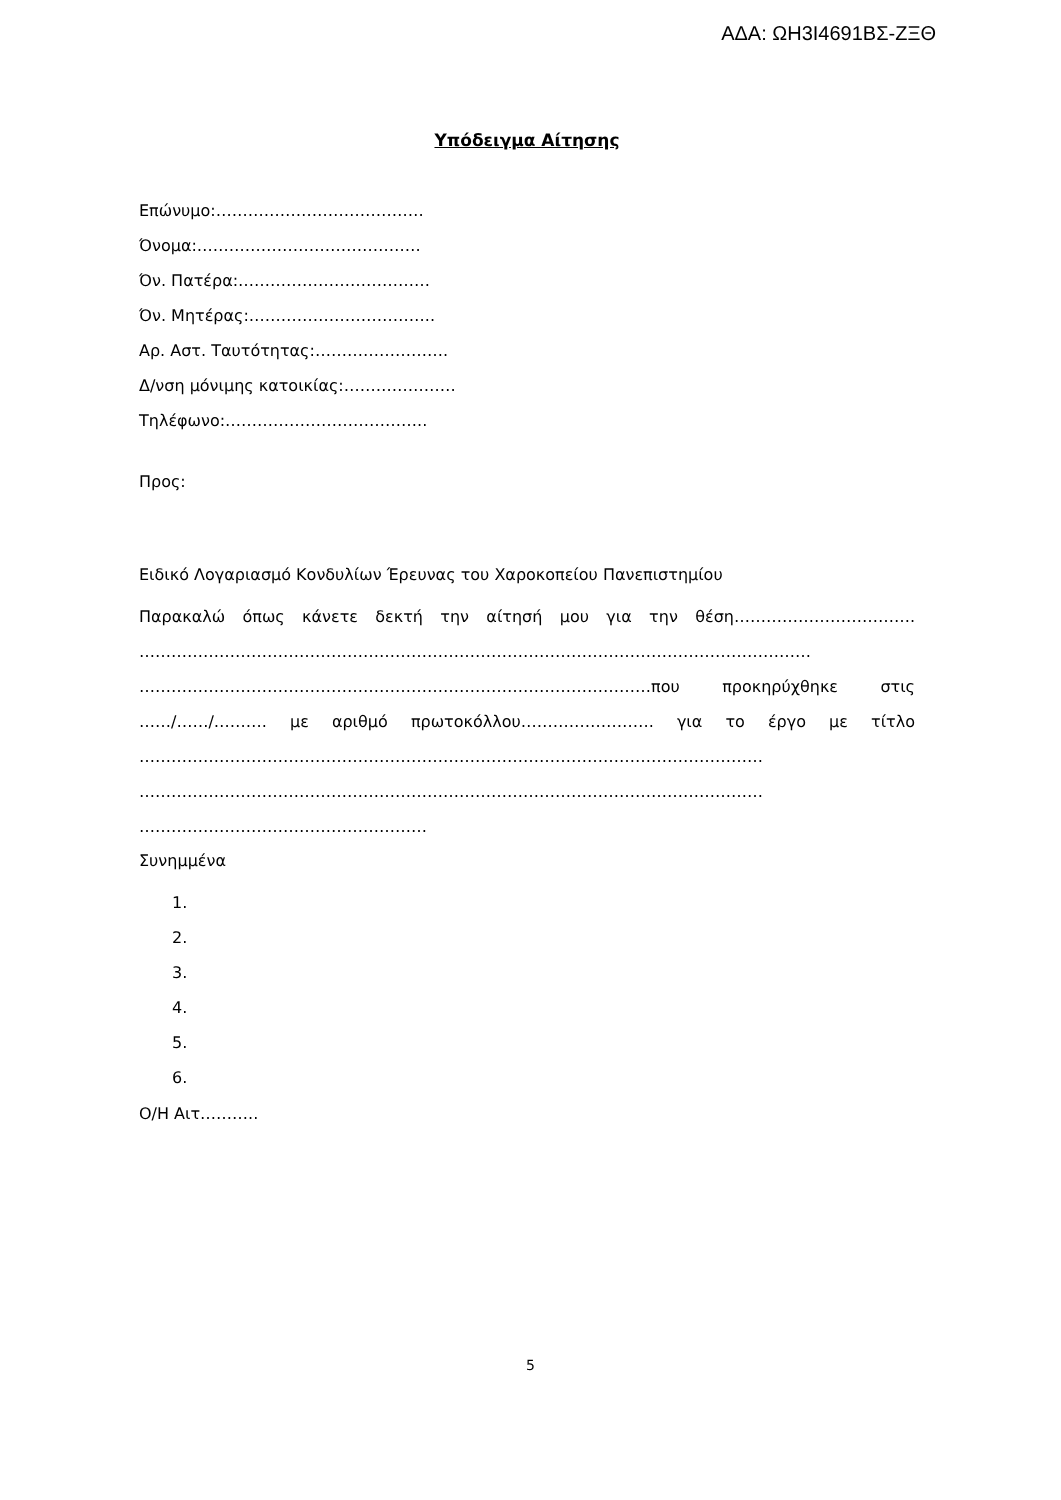ΑΔΑ: ΩΗ3Ι4691ΒΣ-ΖΞΘ
Υπόδειγμα Αίτησης
Επώνυμο:…………………………………
Όνομα:……………………………………
Όν. Πατέρα:………………………………
Όν. Μητέρας:……………………………..
Αρ. Αστ. Ταυτότητας:…………………….
Δ/νση μόνιμης κατοικίας:…………………
Τηλέφωνο:………………………………..
Προς:
Ειδικό Λογαριασμό Κονδυλίων Έρευνας του Χαροκοπείου Πανεπιστημίου
Παρακαλώ όπως κάνετε δεκτή την αίτησή μου για την θέση……………………………. ……………………………………………………………………………………………………………… ……………………………………………………………………………………που προκηρύχθηκε στις ……/……/………. με αριθμό πρωτοκόλλου……………………. για το έργο με τίτλο ……………………………………………………………………………………………………… ……………………………………………………………………………………………………… ………………………………………………
Συνημμένα
1.
2.
3.
4.
5.
6.
Ο/Η Αιτ………..
5